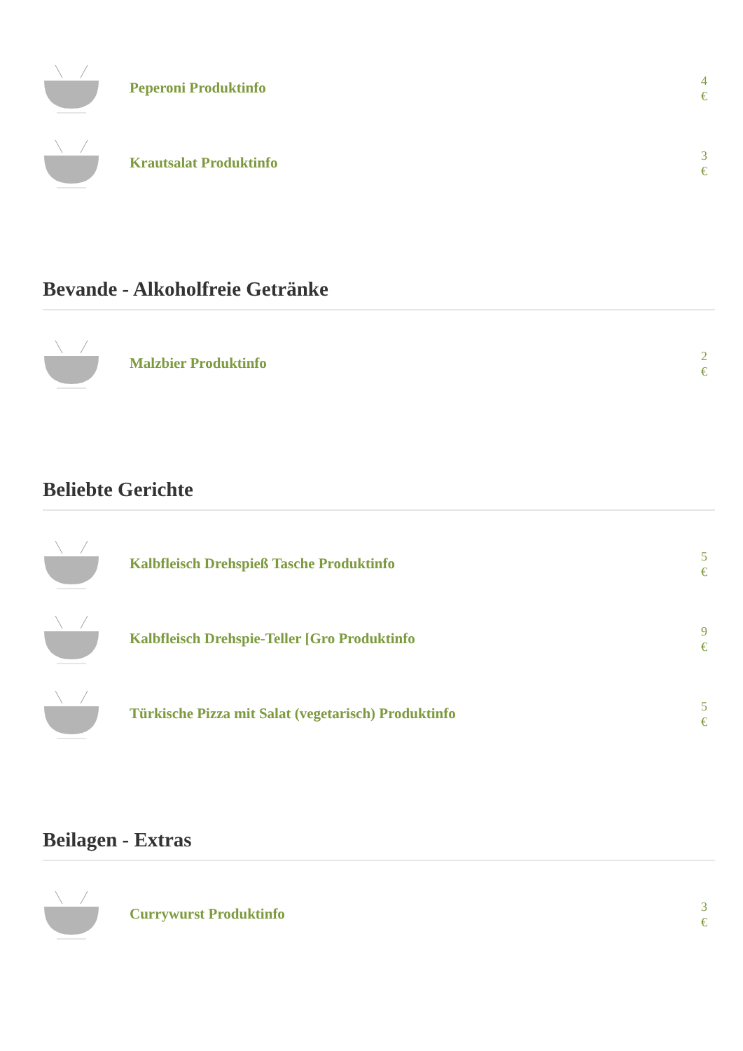Peperoni Produktinfo
4 €
Krautsalat Produktinfo
3 €
Bevande - Alkoholfreie Getränke
Malzbier Produktinfo
2 €
Beliebte Gerichte
Kalbfleisch Drehspieß Tasche Produktinfo
5 €
Kalbfleisch Drehspie-Teller [Gro Produktinfo
9 €
Türkische Pizza mit Salat (vegetarisch) Produktinfo
5 €
Beilagen - Extras
Currywurst Produktinfo
3 €